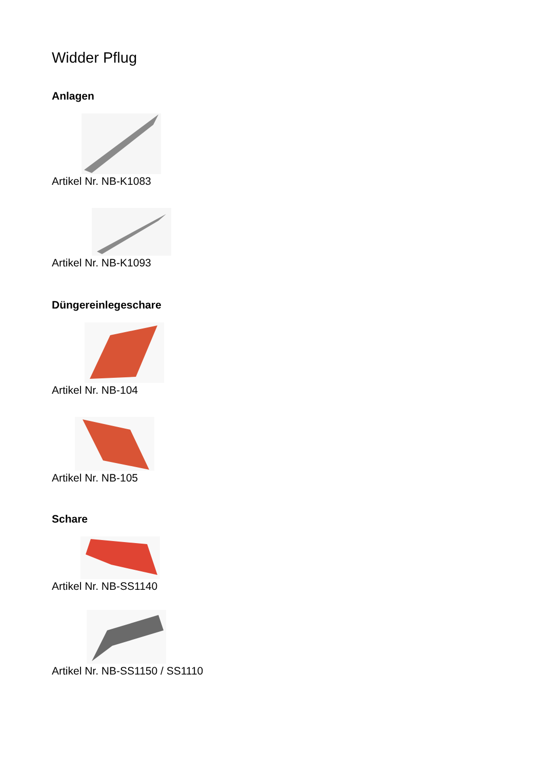Widder Pflug
Anlagen
Artikel Nr. NB-K1083
Artikel Nr. NB-K1093
Düngereinlegeschare
Artikel Nr. NB-104
Artikel Nr. NB-105
Schare
Artikel Nr. NB-SS1140
Artikel Nr. NB-SS1150 / SS1110